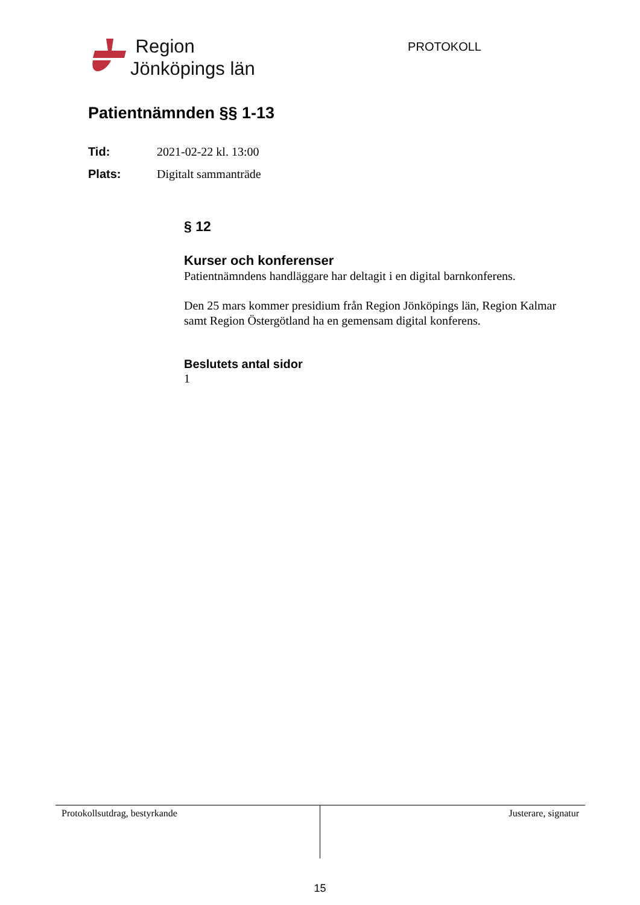Region
Jönköpings län
PROTOKOLL
Patientnämnden §§ 1-13
Tid: 2021-02-22 kl. 13:00
Plats: Digitalt sammanträde
§ 12
Kurser och konferenser
Patientnämndens handläggare har deltagit i en digital barnkonferens.
Den 25 mars kommer presidium från Region Jönköpings län, Region Kalmar samt Region Östergötland ha en gemensam digital konferens.
Beslutets antal sidor
1
Protokollsutdrag, bestyrkande Justerare, signatur
15